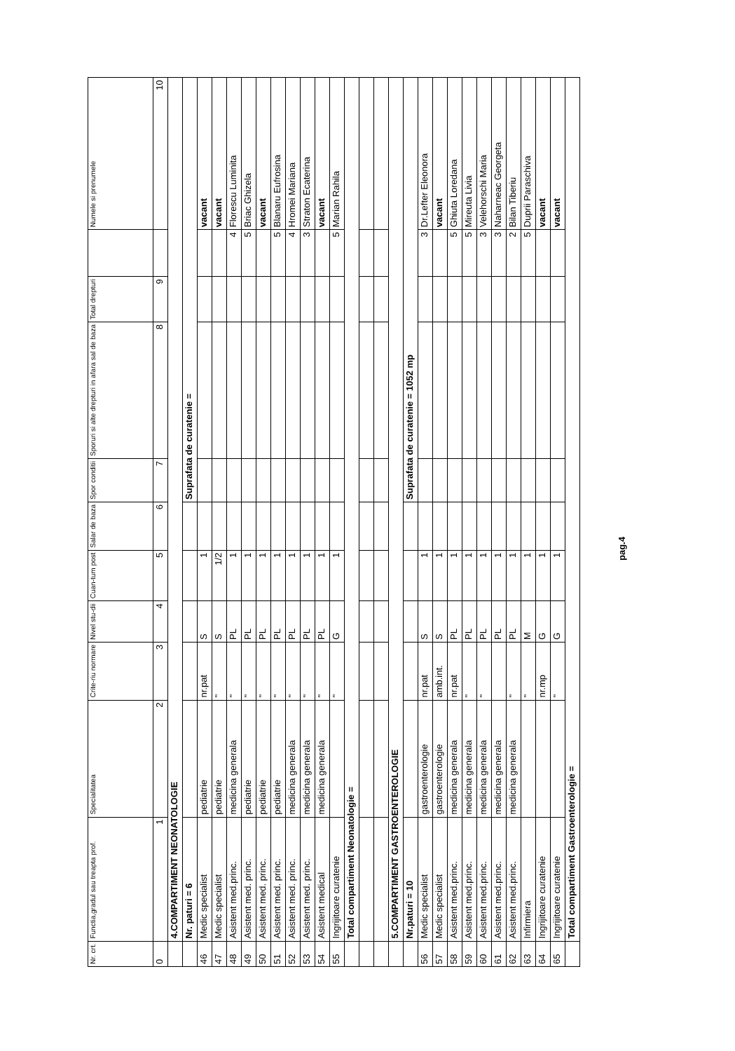| Nr. crt. | Functia,gradul sau treapta prof. | Specialitatea | Crite-riu normare | Nivel stu-dii | Cuan-tum post | Salar de baza | Spor conditii | Sporuri si alte drepturi in afara sal de baza | Total drepturi | | Numele si prenumele |
| --- | --- | --- | --- | --- | --- | --- | --- | --- | --- | --- | --- |
| 0 | 1 | 2 | 3 | 4 | 5 | 6 | 7 | 8 | 9 | | 10 |
| | 4.COMPARTIMENT NEONATOLOGIE | | | | | | | | | | |
| | Nr. paturi = 6 | | | | | | Suprafata de curatenie = | | | | |
| 46 | Medic specialist | pediatrie | nr.pat | S | 1 | | | | | | vacant |
| 47 | Medic specialist | pediatrie | " | S | 1/2 | | | | | | vacant |
| 48 | Asistent med.princ. | medicina generala | " | PL | 1 | | | | | 4 | Florescu Luminita |
| 49 | Asistent med. princ. | pediatrie | " | PL | 1 | | | | | 5 | Briac Ghizela |
| 50 | Asistent med. princ. | pediatrie | " | PL | 1 | | | | | | vacant |
| 51 | Asistent med. princ. | pediatrie | " | PL | 1 | | | | | 5 | Blanaru Eufrosina |
| 52 | Asistent med. princ. | medicina generala | " | PL | 1 | | | | | 4 | Hromei Mariana |
| 53 | Asistent med. princ. | medicina generala | " | PL | 1 | | | | | 3 | Straton Ecaterina |
| 54 | Asistent medical | medicina generala | " | PL | 1 | | | | | | vacant |
| 55 | Ingrijitoare curatenie | | " | G | 1 | | | | | 5 | Marian Rahila |
| | Total compartiment Neonatologie = | | | | | | | | | | |
| | 5.COMPARTIMENT GASTROENTEROLOGIE | | | | | | | | | | |
| | Nr.paturi = 10 | | | | | | Suprafata de curatenie = 1052 mp | | | | |
| 56 | Medic specialist | gastroenterologie | nr.pat | S | 1 | | | | | 3 | Dr.Lefter Eleonora |
| 57 | Medic specialist | gastroenterologie | amb.int. | S | 1 | | | | | | vacant |
| 58 | Asistent med.princ. | medicina generala | nr.pat | PL | 1 | | | | | 5 | Ghiuta Loredana |
| 59 | Asistent med.princ. | medicina generala | " | PL | 1 | | | | | 5 | Mireuta Livia |
| 60 | Asistent med.princ. | medicina generala | " | PL | 1 | | | | | 3 | Velehorschi Maria |
| 61 | Asistent med.princ. | medicina generala | | PL | 1 | | | | | 3 | Naharneac Georgeta |
| 62 | Asistent med.princ. | medicina generala | " | PL | 1 | | | | | 2 | Bilan Tiberiu |
| 63 | Infirmiera | | " | M | 1 | | | | | 5 | Duprii Paraschiva |
| 64 | Ingrijitoare curatenie | | nr.mp | G | 1 | | | | | | vacant |
| 65 | Ingrijitoare curatenie | | " | G | 1 | | | | | | vacant |
| | Total compartiment Gastroenterologie = | | | | | | | | | | |
pag.4